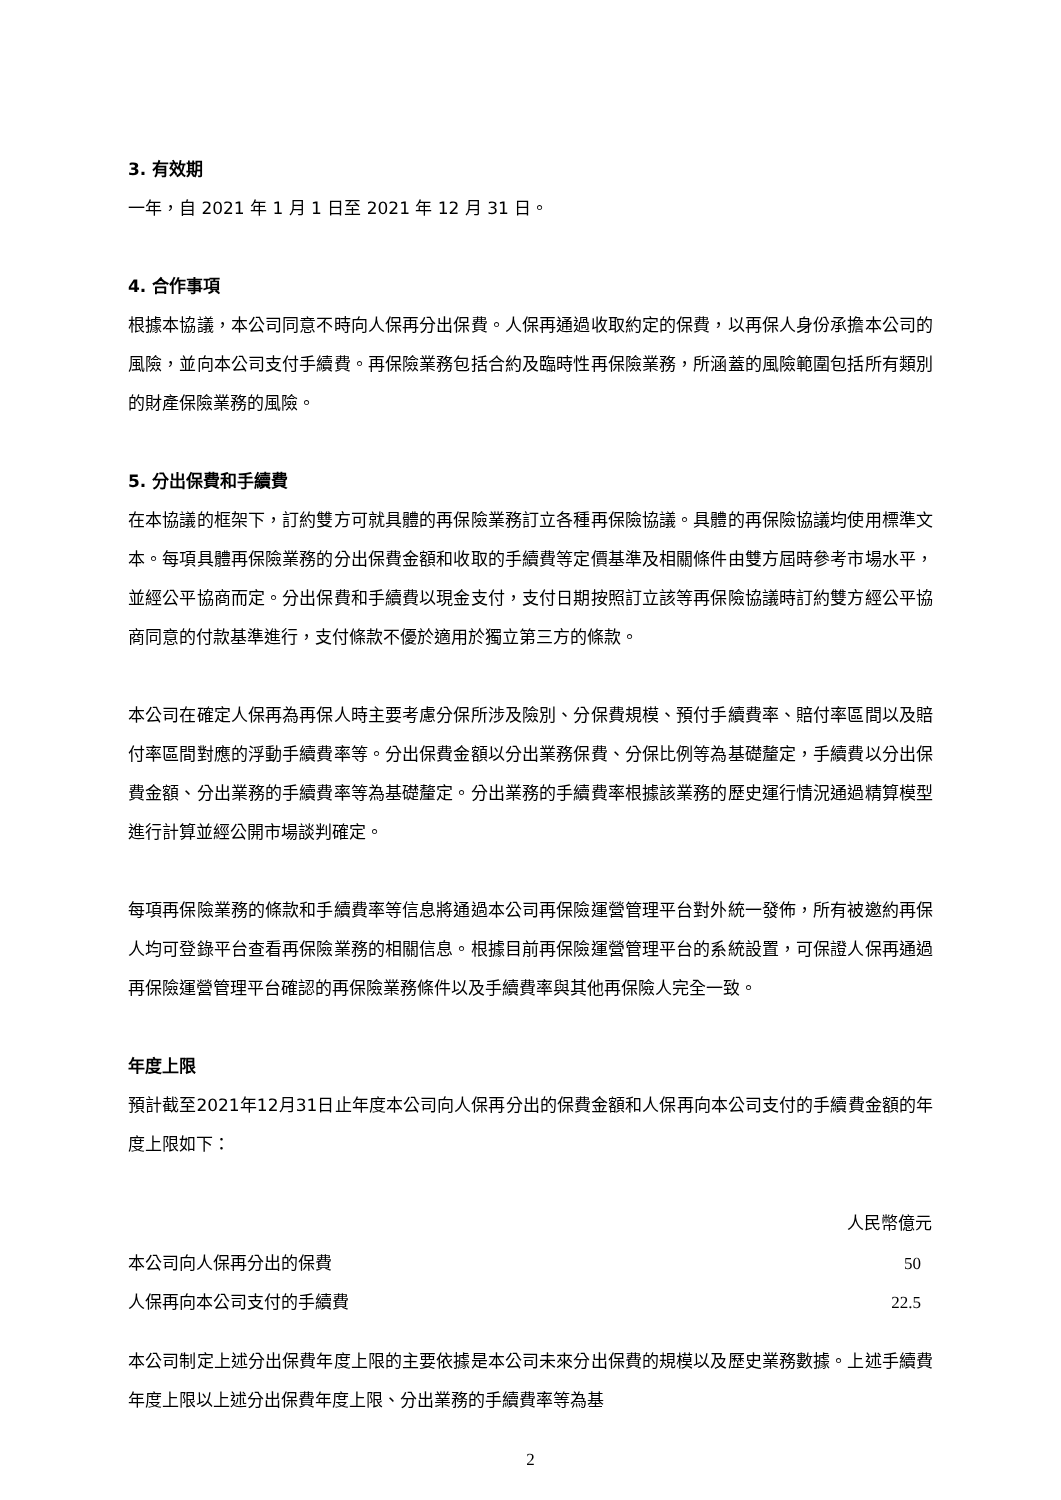3. 有效期
一年，自 2021 年 1 月 1 日至 2021 年 12 月 31 日。
4. 合作事項
根據本協議，本公司同意不時向人保再分出保費。人保再通過收取約定的保費，以再保人身份承擔本公司的風險，並向本公司支付手續費。再保險業務包括合約及臨時性再保險業務，所涵蓋的風險範圍包括所有類別的財產保險業務的風險。
5. 分出保費和手續費
在本協議的框架下，訂約雙方可就具體的再保險業務訂立各種再保險協議。具體的再保險協議均使用標準文本。每項具體再保險業務的分出保費金額和收取的手續費等定價基準及相關條件由雙方屆時參考市場水平，並經公平協商而定。分出保費和手續費以現金支付，支付日期按照訂立該等再保險協議時訂約雙方經公平協商同意的付款基準進行，支付條款不優於適用於獨立第三方的條款。
本公司在確定人保再為再保人時主要考慮分保所涉及險別、分保費規模、預付手續費率、賠付率區間以及賠付率區間對應的浮動手續費率等。分出保費金額以分出業務保費、分保比例等為基礎釐定，手續費以分出保費金額、分出業務的手續費率等為基礎釐定。分出業務的手續費率根據該業務的歷史運行情況通過精算模型進行計算並經公開市場談判確定。
每項再保險業務的條款和手續費率等信息將通過本公司再保險運營管理平台對外統一發佈，所有被邀約再保人均可登錄平台查看再保險業務的相關信息。根據目前再保險運營管理平台的系統設置，可保證人保再通過再保險運營管理平台確認的再保險業務條件以及手續費率與其他再保險人完全一致。
年度上限
預計截至2021年12月31日止年度本公司向人保再分出的保費金額和人保再向本公司支付的手續費金額的年度上限如下：
| | 人民幣億元 |
| --- | --- |
| 本公司向人保再分出的保費 | 50 |
| 人保再向本公司支付的手續費 | 22.5 |
本公司制定上述分出保費年度上限的主要依據是本公司未來分出保費的規模以及歷史業務數據。上述手續費年度上限以上述分出保費年度上限、分出業務的手續費率等為基
2